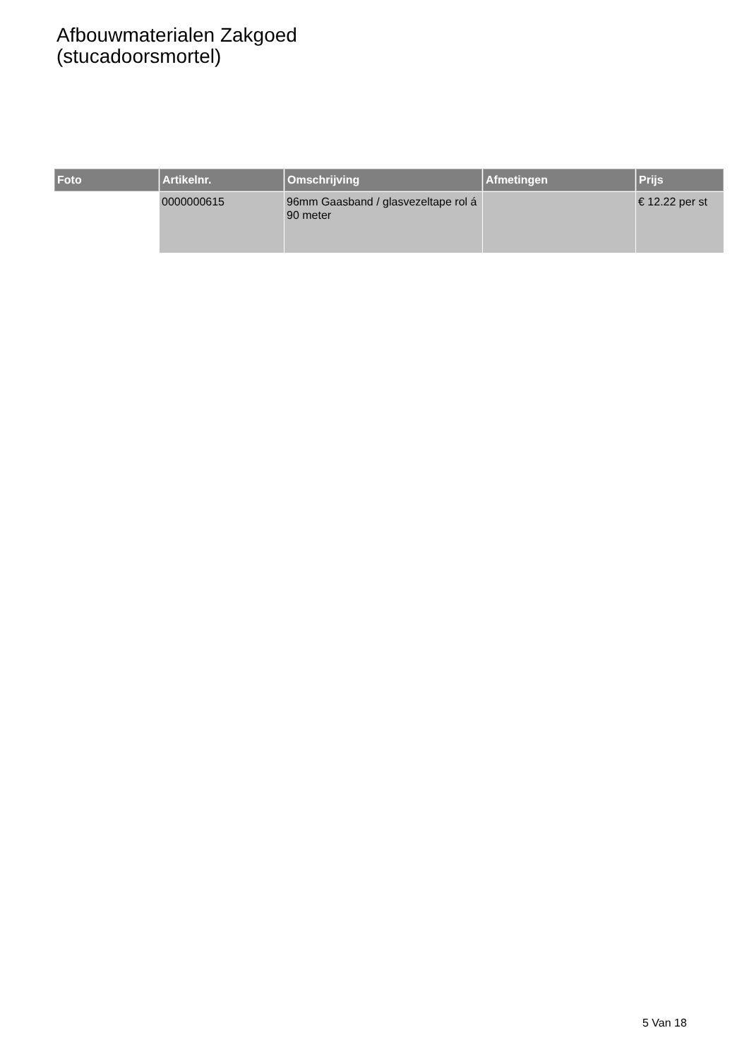Afbouwmaterialen Zakgoed
(stucadoorsmortel)
| Foto | Artikelnr. | Omschrijving | Afmetingen | Prijs |
| --- | --- | --- | --- | --- |
| | 0000000615 | 96mm Gaasband / glasvezeltape rol á 90 meter | | € 12.22 per st |
5 Van 18